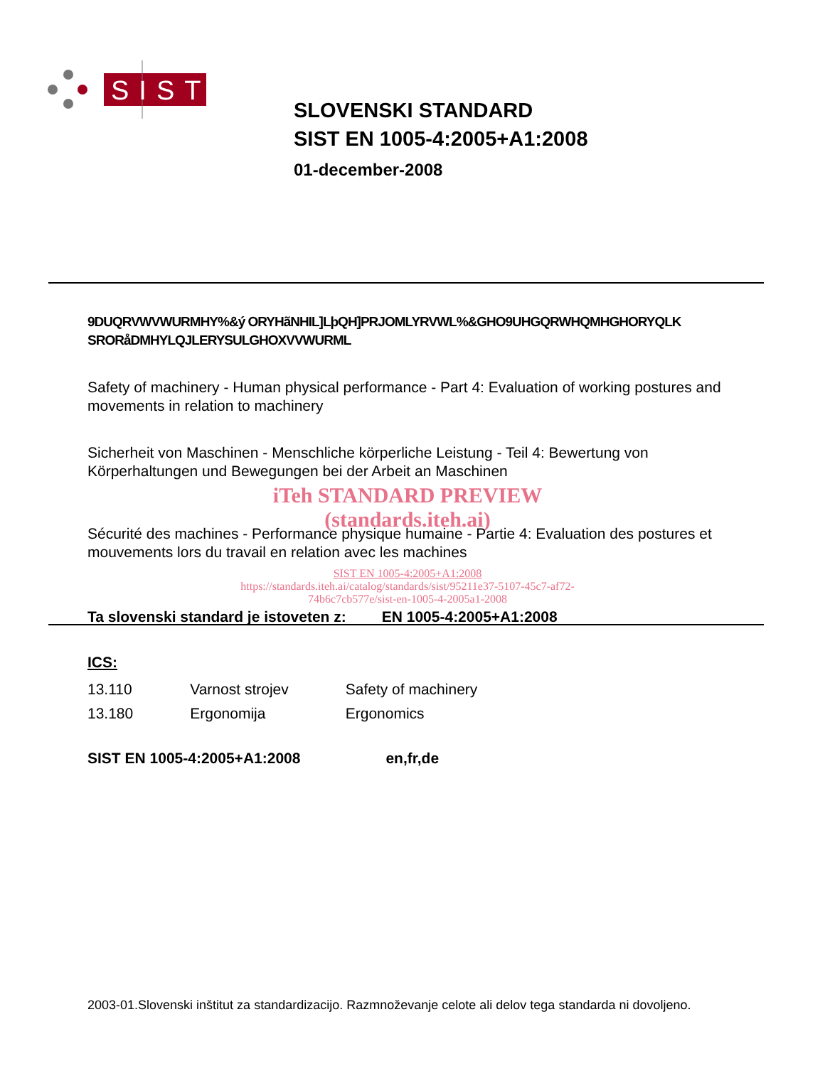SIST
SLOVENSKI STANDARD
SIST EN 1005-4:2005+A1:2008
01-december-2008
9DUQRVWVWURMHY%&ý ORYHãNHIL]LþQH]PRJOMLYRVWL%&GHO9UHGQRWHQMHGHORYQLK SRORåDMHYLQJLERYSULGHOXVVWURML
Safety of machinery - Human physical performance - Part 4: Evaluation of working postures and movements in relation to machinery
Sicherheit von Maschinen - Menschliche körperliche Leistung - Teil 4: Bewertung von Körperhaltungen und Bewegungen bei der Arbeit an Maschinen
iTeh STANDARD PREVIEW
(standards.iteh.ai)
Sécurité des machines - Performance physique humaine - Partie 4: Evaluation des postures et mouvements lors du travail en relation avec les machines
SIST EN 1005-4:2005+A1:2008
https://standards.iteh.ai/catalog/standards/sist/95211e37-5107-45c7-af72-
74b6c7cb577e/sist-en-1005-4-2005a1-2008
Ta slovenski standard je istoveten z: EN 1005-4:2005+A1:2008
ICS:
| 13.110 | Varnost strojev | Safety of machinery |
| 13.180 | Ergonomija | Ergonomics |
SIST EN 1005-4:2005+A1:2008 en,fr,de
2003-01.Slovenski inštitut za standardizacijo. Razmnoževanje celote ali delov tega standarda ni dovoljeno.